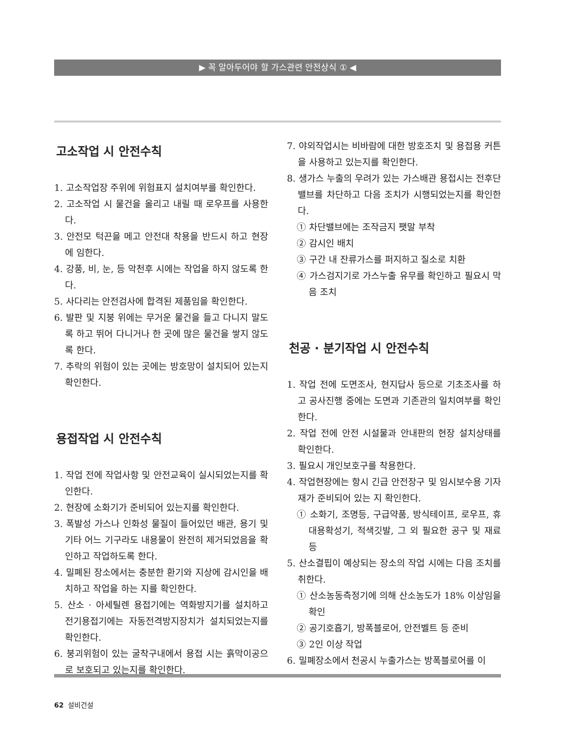▶ 꼭 알아두어야 할 가스관련 안전상식 ① ◀
고소작업 시 안전수칙
1. 고소작업장 주위에 위험표지 설치여부를 확인한다.
2. 고소작업 시 물건을 올리고 내릴 때 로우프를 사용한다.
3. 안전모 턱끈을 메고 안전대 착용을 반드시 하고 현장에 임한다.
4. 강풍, 비, 눈, 등 악천후 시에는 작업을 하지 않도록 한다.
5. 사다리는 안전검사에 합격된 제품임을 확인한다.
6. 발판 및 지붕 위에는 무거운 물건을 들고 다니지 말도록 하고 뛰어 다니거나 한 곳에 많은 물건을 쌓지 않도록 한다.
7. 추락의 위험이 있는 곳에는 방호망이 설치되어 있는지 확인한다.
용접작업 시 안전수칙
1. 작업 전에 작업사항 및 안전교육이 실시되었는지를 확인한다.
2. 현장에 소화기가 준비되어 있는지를 확인한다.
3. 폭발성 가스나 인화성 물질이 들어있던 배관, 용기 및 기타 어느 기구라도 내용물이 완전히 제거되었음을 확인하고 작업하도록 한다.
4. 밀폐된 장소에서는 충분한 환기와 지상에 감시인을 배치하고 작업을 하는 지를 확인한다.
5. 산소 · 아세틸렌 용접기에는 역화방지기를 설치하고 전기용접기에는 자동전격방지장치가 설치되었는지를 확인한다.
6. 붕괴위험이 있는 굴착구내에서 용접 시는 흙막이공으로 보호되고 있는지를 확인한다.
7. 야외작업시는 비바람에 대한 방호조치 및 용접용 커튼을 사용하고 있는지를 확인한다.
8. 생가스 누출의 우려가 있는 가스배관 용접시는 전후단 밸브를 차단하고 다음 조치가 시행되었는지를 확인한다.
① 차단밸브에는 조작금지 팻말 부착
② 감시인 배치
③ 구간 내 잔류가스를 퍼지하고 질소로 치환
④ 가스검지기로 가스누출 유무를 확인하고 필요시 막음 조치
천공 · 분기작업 시 안전수칙
1. 작업 전에 도면조사, 현지답사 등으로 기초조사를 하고 공사진행 중에는 도면과 기존관의 일치여부를 확인한다.
2. 작업 전에 안전 시설물과 안내판의 현장 설치상태를 확인한다.
3. 필요시 개인보호구를 착용한다.
4. 작업현장에는 항시 긴급 안전장구 및 임시보수용 기자재가 준비되어 있는 지 확인한다.
① 소화기, 조명등, 구급약품, 방식테이프, 로우프, 휴대용확성기, 적색깃발, 그 외 필요한 공구 및 재료 등
5. 산소결핍이 예상되는 장소의 작업 시에는 다음 조치를 취한다.
① 산소농동측정기에 의해 산소농도가 18% 이상임을 확인
② 공기호흡기, 방폭블로어, 안전벨트 등 준비
③ 2인 이상 작업
6. 밀폐장소에서 천공시 누출가스는 방폭블로어를 이
62 설비건설